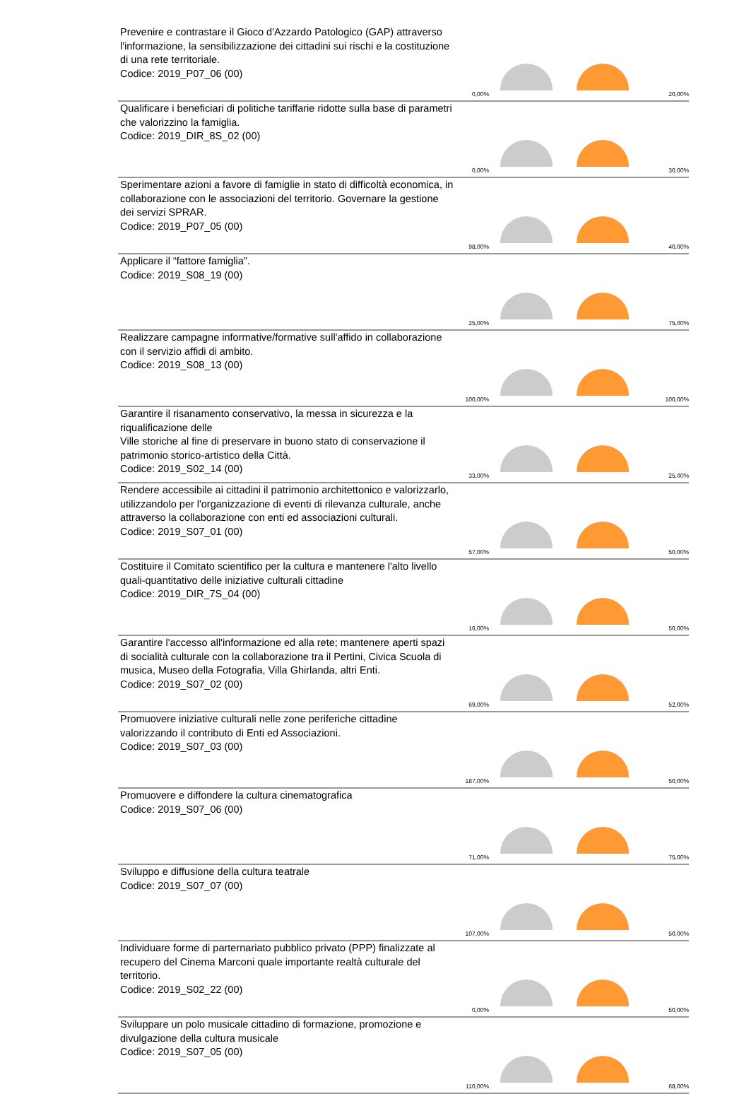| Prevenire e contrastare il Gioco d'Azzardo Patologico (GAP) attraverso l'informazione, la sensibilizzazione dei cittadini sui rischi e la costituzione di una rete territoriale. Codice: 2019_P07_06 (00) | 0,00% | | 20,00% |
| Qualificare i beneficiari di politiche tariffarie ridotte sulla base di parametri che valorizzino la famiglia. Codice: 2019_DIR_8S_02 (00) | 0,00% | | 30,00% |
| Sperimentare azioni a favore di famiglie in stato di difficoltà economica, in collaborazione con le associazioni del territorio. Governare la gestione dei servizi SPRAR. Codice: 2019_P07_05 (00) | 98,00% | | 40,00% |
| Applicare il “fattore famiglia”. Codice: 2019_S08_19 (00) | 25,00% | | 75,00% |
| Realizzare campagne informative/formative sull'affido in collaborazione con il servizio affidi di ambito. Codice: 2019_S08_13 (00) | 100,00% | | 100,00% |
| Garantire il risanamento conservativo, la messa in sicurezza e la riqualificazione delle Ville storiche al fine di preservare in buono stato di conservazione il patrimonio storico-artistico della Città. Codice: 2019_S02_14 (00) | 33,00% | | 25,00% |
| Rendere accessibile ai cittadini il patrimonio architettonico e valorizzarlo, utilizzandolo per l'organizzazione di eventi di rilevanza culturale, anche attraverso la collaborazione con enti ed associazioni culturali. Codice: 2019_S07_01 (00) | 57,00% | | 50,00% |
| Costituire il Comitato scientifico per la cultura e mantenere l'alto livello quali-quantitativo delle iniziative culturali cittadine Codice: 2019_DIR_7S_04 (00) | 16,00% | | 50,00% |
| Garantire l'accesso all'informazione ed alla rete; mantenere aperti spazi di socialità culturale con la collaborazione tra il Pertini, Civica Scuola di musica, Museo della Fotografia, Villa Ghirlanda, altri Enti. Codice: 2019_S07_02 (00) | 69,00% | | 52,00% |
| Promuovere iniziative culturali nelle zone periferiche cittadine valorizzando il contributo di Enti ed Associazioni. Codice: 2019_S07_03 (00) | 187,00% | | 50,00% |
| Promuovere e diffondere la cultura cinematografica Codice: 2019_S07_06 (00) | 71,00% | | 75,00% |
| Sviluppo e diffusione della cultura teatrale Codice: 2019_S07_07 (00) | 107,00% | | 50,00% |
| Individuare forme di parternariato pubblico privato (PPP) finalizzate al recupero del Cinema Marconi quale importante realtà culturale del territorio. Codice: 2019_S02_22 (00) | 0,00% | | 50,00% |
| Sviluppare un polo musicale cittadino di formazione, promozione e divulgazione della cultura musicale Codice: 2019_S07_05 (00) | 110,00% | | 68,00% |